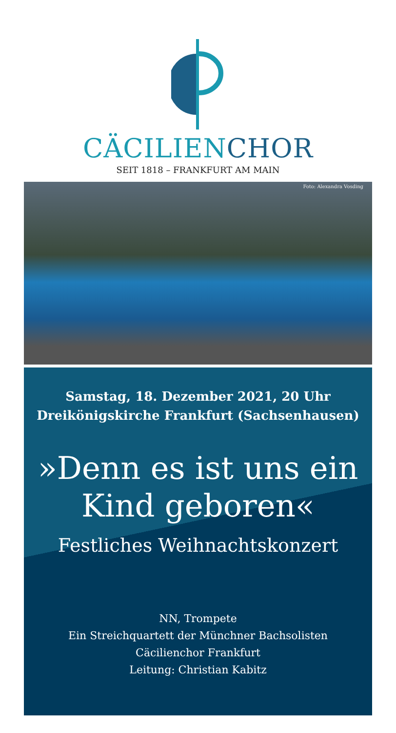CÄCILIEN CHOR
SEIT 1818 – FRANKFURT AM MAIN
Foto: Alexandra Vosding
Samstag, 18. Dezember 2021, 20 Uhr
Dreikönigskirche Frankfurt (Sachsenhausen)
»Denn es ist uns ein
Kind geboren«
Festliches Weihnachtskonzert
NN, Trompete
Ein Streichquartett der Münchner Bachsolisten
Cäcilienchor Frankfurt
Leitung: Christian Kabitz